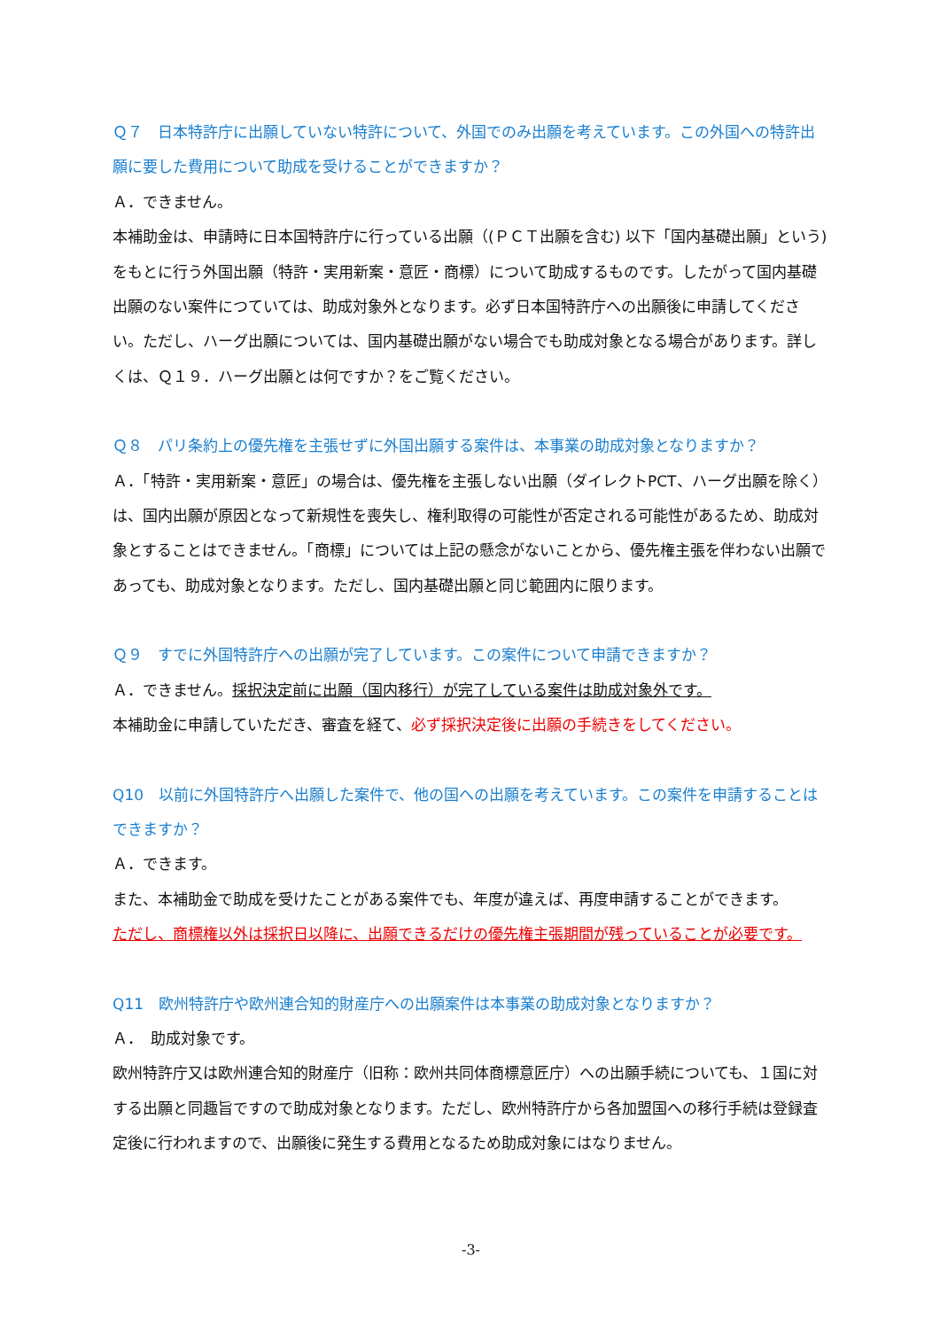Ｑ７　日本特許庁に出願していない特許について、外国でのみ出願を考えています。この外国への特許出願に要した費用について助成を受けることができますか？
Ａ．できません。
本補助金は、申請時に日本国特許庁に行っている出願（(ＰＣＴ出願を含む) 以下「国内基礎出願」という) をもとに行う外国出願（特許・実用新案・意匠・商標）について助成するものです。したがって国内基礎出願のない案件につていては、助成対象外となります。必ず日本国特許庁への出願後に申請してください。ただし、ハーグ出願については、国内基礎出願がない場合でも助成対象となる場合があります。詳しくは、Ｑ１９．ハーグ出願とは何ですか？をご覧ください。
Ｑ８　パリ条約上の優先権を主張せずに外国出願する案件は、本事業の助成対象となりますか？
Ａ．「特許・実用新案・意匠」の場合は、優先権を主張しない出願（ダイレクトPCT、ハーグ出願を除く）は、国内出願が原因となって新規性を喪失し、権利取得の可能性が否定される可能性があるため、助成対象とすることはできません。「商標」については上記の懸念がないことから、優先権主張を伴わない出願であっても、助成対象となります。ただし、国内基礎出願と同じ範囲内に限ります。
Ｑ９　すでに外国特許庁への出願が完了しています。この案件について申請できますか？
Ａ．できません。採択決定前に出願（国内移行）が完了している案件は助成対象外です。
本補助金に申請していただき、審査を経て、必ず採択決定後に出願の手続きをしてください。
Q10　以前に外国特許庁へ出願した案件で、他の国への出願を考えています。この案件を申請することはできますか？
Ａ．できます。
また、本補助金で助成を受けたことがある案件でも、年度が違えば、再度申請することができます。
ただし、商標権以外は採択日以降に、出願できるだけの優先権主張期間が残っていることが必要です。
Q11　欧州特許庁や欧州連合知的財産庁への出願案件は本事業の助成対象となりますか？
Ａ．　助成対象です。
欧州特許庁又は欧州連合知的財産庁（旧称：欧州共同体商標意匠庁）への出願手続についても、１国に対する出願と同趣旨ですので助成対象となります。ただし、欧州特許庁から各加盟国への移行手続は登録査定後に行われますので、出願後に発生する費用となるため助成対象にはなりません。
-3-